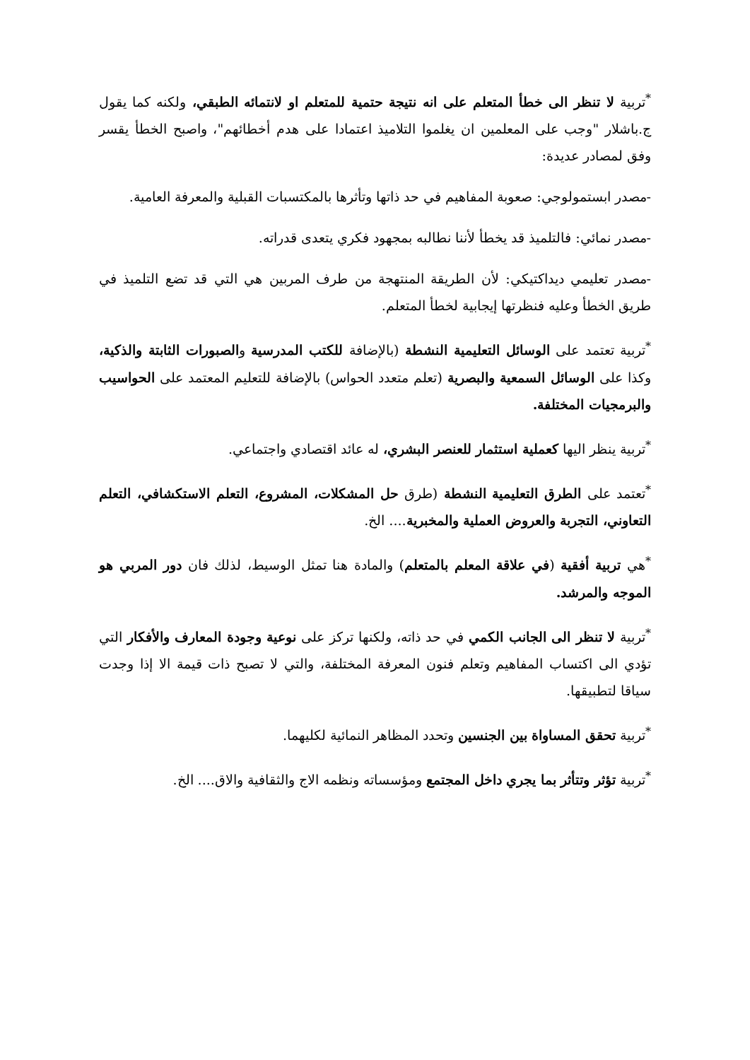<sup>*</sup> تربية لا تنظر الى خطأ المتعلم على انه نتيجة حتمية للمتعلم او لانتمائه الطبقي، ولكنه كما يقول ج.باشلار "وجب على المعلمين ان يغلموا التلاميذ اعتمادا على هدم أخطائهم"، واصبح الخطأ يقسر وفق لمصادر عديدة:
-مصدر ابستمولوجي: صعوبة المفاهيم في حد ذاتها وتأثرها بالمكتسبات القبلية والمعرفة العامية.
-مصدر نمائي: فالتلميذ قد يخطأ لأننا نطالبه بمجهود فكري يتعدى قدراته.
-مصدر تعليمي ديداكتيكي: لأن الطريقة المنتهجة من طرف المربين هي التي قد تضع التلميذ في طريق الخطأ وعليه فنظرتها إيجابية لخطأ المتعلم.
<sup>*</sup> تربية تعتمد على الوسائل التعليمية النشطة (بالإضافة للكتب المدرسية والصبورات الثابتة والذكية، وكذا على الوسائل السمعية والبصرية (تعلم متعدد الحواس) بالإضافة للتعليم المعتمد على الحواسيب والبرمجيات المختلفة.
<sup>*</sup> تربية ينظر اليها كعملية استثمار للعنصر البشري، له عائد اقتصادي واجتماعي.
<sup>*</sup> تعتمد على الطرق التعليمية النشطة (طرق حل المشكلات، المشروع، التعلم الاستكشافي، التعلم التعاوني، التجربة والعروض العملية والمخبرية.... الخ.
<sup>*</sup> هي تربية أفقية (في علاقة المعلم بالمتعلم) والمادة هنا تمثل الوسيط، لذلك فان دور المربي هو الموجه والمرشد.
<sup>*</sup> تربية لا تنظر الى الجانب الكمي في حد ذاته، ولكنها تركز على نوعية وجودة المعارف والأفكار التي تؤدي الى اكتساب المفاهيم وتعلم فنون المعرفة المختلفة، والتي لا تصبح ذات قيمة الا إذا وجدت سياقا لتطبيقها.
<sup>*</sup> تربية تحقق المساواة بين الجنسين وتحدد المظاهر النمائية لكليهما.
<sup>*</sup> تربية تؤثر وتتأثر بما يجري داخل المجتمع ومؤسساته ونظمه الاج والثقافية والاق.... الخ.